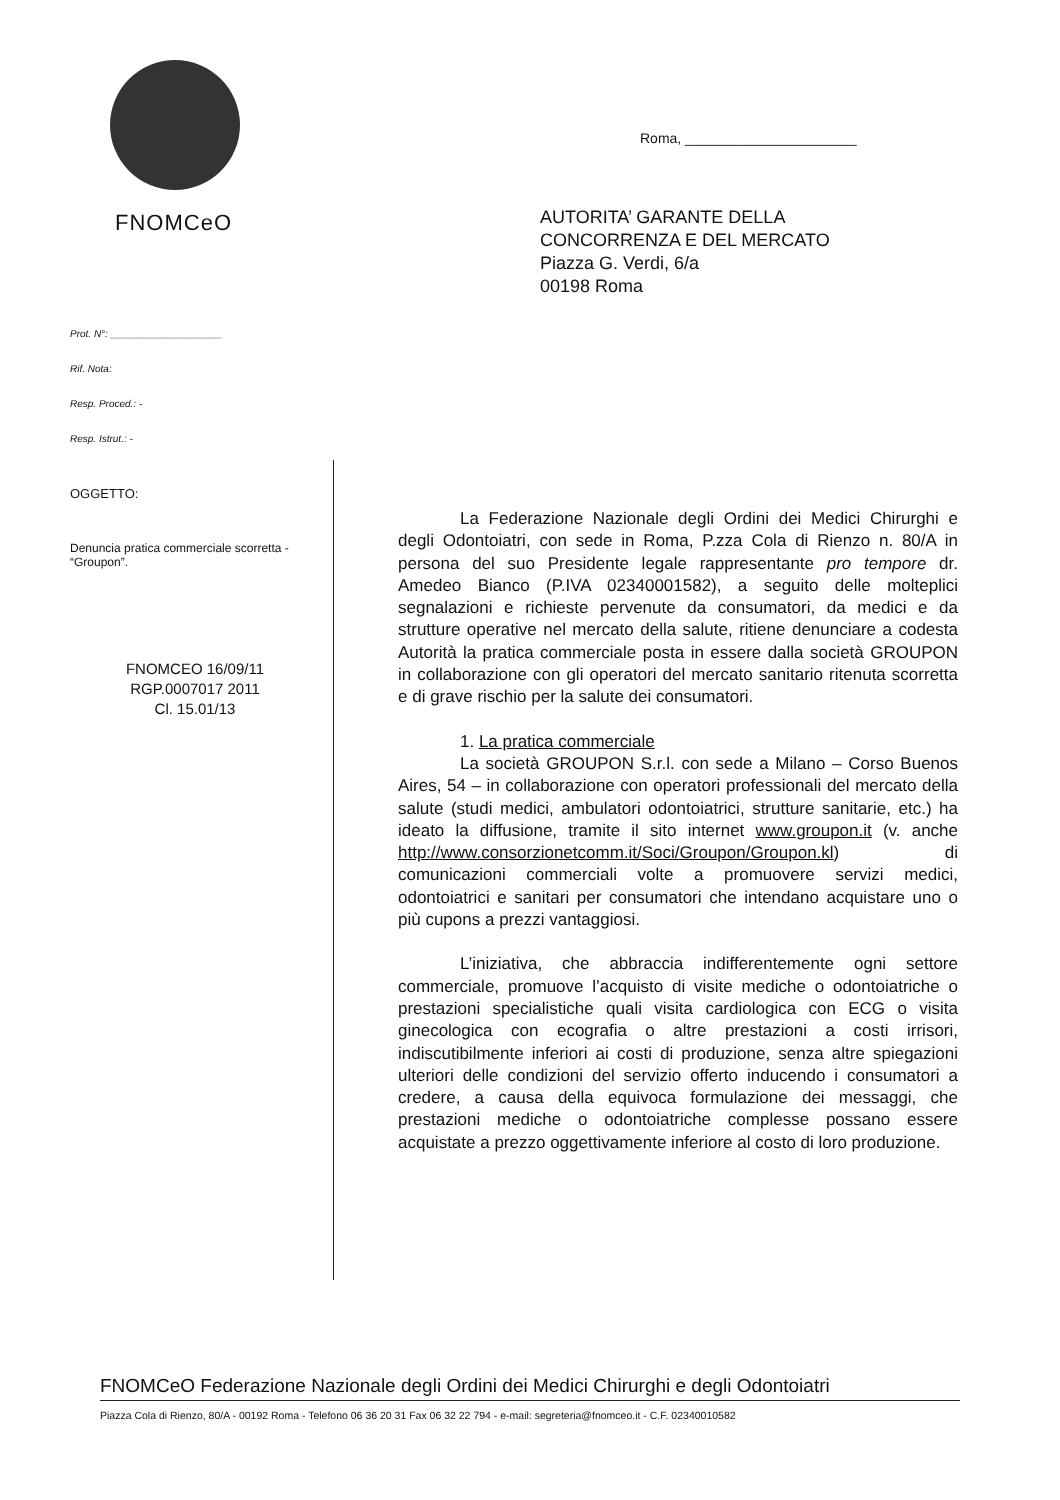FNOMCeO
Prot. N°: ____________________
Rif. Nota:
Resp. Proced.: -
Resp. Istrut.: -
OGGETTO:
Denuncia pratica commerciale scorretta - “Groupon”.
FNOMCEO 16/09/11
RGP.0007017 2011
Cl. 15.01/13
Roma, ______________________
AUTORITA’ GARANTE DELLA
CONCORRENZA E DEL MERCATO
Piazza G. Verdi, 6/a
00198 Roma
La Federazione Nazionale degli Ordini dei Medici Chirurghi e degli Odontoiatri, con sede in Roma, P.zza Cola di Rienzo n. 80/A in persona del suo Presidente legale rappresentante pro tempore dr. Amedeo Bianco (P.IVA 02340001582), a seguito delle molteplici segnalazioni e richieste pervenute da consumatori, da medici e da strutture operative nel mercato della salute, ritiene denunciare a codesta Autorità la pratica commerciale posta in essere dalla società GROUPON in collaborazione con gli operatori del mercato sanitario ritenuta scorretta e di grave rischio per la salute dei consumatori.
1. La pratica commerciale
La società GROUPON S.r.l. con sede a Milano – Corso Buenos Aires, 54 – in collaborazione con operatori professionali del mercato della salute (studi medici, ambulatori odontoiatrici, strutture sanitarie, etc.) ha ideato la diffusione, tramite il sito internet www.groupon.it (v. anche http://www.consorzionetcomm.it/Soci/Groupon/Groupon.kl) di comunicazioni commerciali volte a promuovere servizi medici, odontoiatrici e sanitari per consumatori che intendano acquistare uno o più cupons a prezzi vantaggiosi.
L’iniziativa, che abbraccia indifferentemente ogni settore commerciale, promuove l’acquisto di visite mediche o odontoiatriche o prestazioni specialistiche quali visita cardiologica con ECG o visita ginecologica con ecografia o altre prestazioni a costi irrisori, indiscutibilmente inferiori ai costi di produzione, senza altre spiegazioni ulteriori delle condizioni del servizio offerto inducendo i consumatori a credere, a causa della equivoca formulazione dei messaggi, che prestazioni mediche o odontoiatriche complesse possano essere acquistate a prezzo oggettivamente inferiore al costo di loro produzione.
FNOMCeO Federazione Nazionale degli Ordini dei Medici Chirurghi e degli Odontoiatri
Piazza Cola di Rienzo, 80/A - 00192 Roma - Telefono 06 36 20 31 Fax 06 32 22 794 - e-mail: segreteria@fnomceo.it - C.F. 02340010582